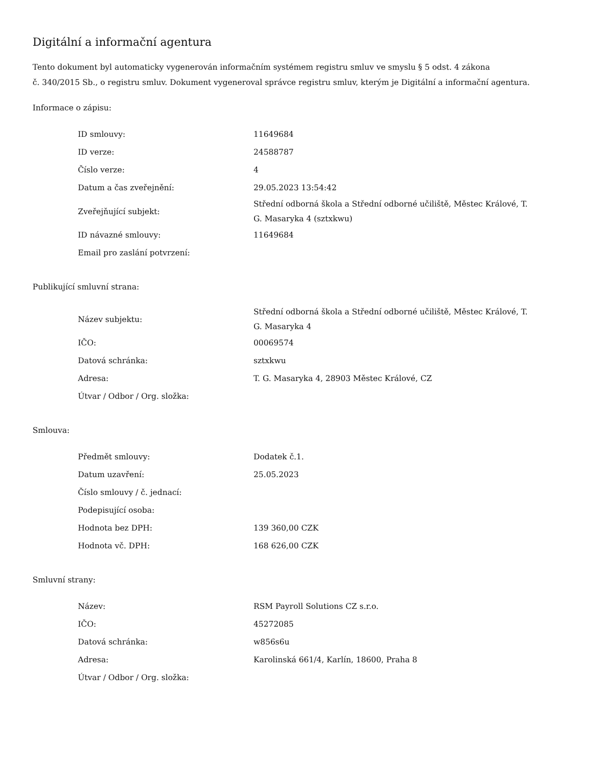Digitální a informační agentura
Tento dokument byl automaticky vygenerován informačním systémem registru smluv ve smyslu § 5 odst. 4 zákona
č. 340/2015 Sb., o registru smluv. Dokument vygeneroval správce registru smluv, kterým je Digitální a informační agentura.
Informace o zápisu:
| ID smlouvy: | 11649684 |
| ID verze: | 24588787 |
| Číslo verze: | 4 |
| Datum a čas zveřejnění: | 29.05.2023 13:54:42 |
| Zveřejňující subjekt: | Střední odborná škola a Střední odborné učiliště, Městec Králové, T. G. Masaryka 4 (sztxkwu) |
| ID návazné smlouvy: | 11649684 |
| Email pro zaslání potvrzení: | |
Publikující smluvní strana:
| Název subjektu: | Střední odborná škola a Střední odborné učiliště, Městec Králové, T. G. Masaryka 4 |
| IČO: | 00069574 |
| Datová schránka: | sztxkwu |
| Adresa: | T. G. Masaryka 4, 28903 Městec Králové, CZ |
| Útvar / Odbor / Org. složka: | |
Smlouva:
| Předmět smlouvy: | Dodatek č.1. |
| Datum uzavření: | 25.05.2023 |
| Číslo smlouvy / č. jednací: | |
| Podepisující osoba: | |
| Hodnota bez DPH: | 139 360,00 CZK |
| Hodnota vč. DPH: | 168 626,00 CZK |
Smluvní strany:
| Název: | RSM Payroll Solutions CZ s.r.o. |
| IČO: | 45272085 |
| Datová schránka: | w856s6u |
| Adresa: | Karolinská 661/4, Karlín, 18600, Praha 8 |
| Útvar / Odbor / Org. složka: | |